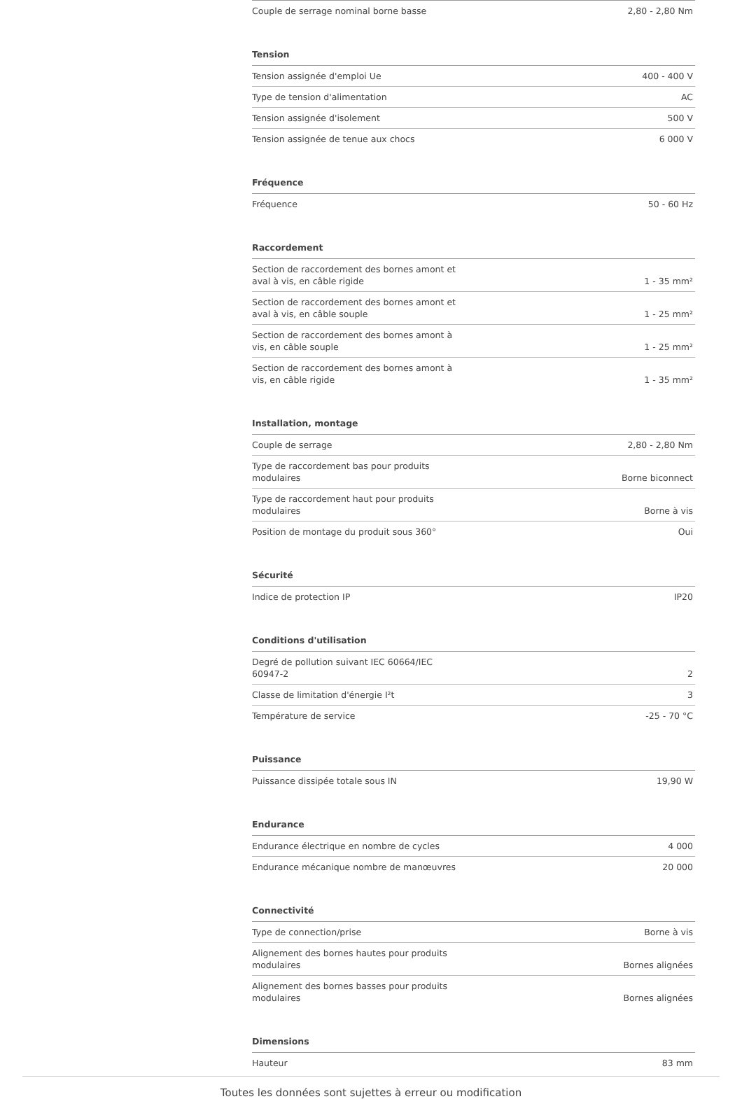| Couple de serrage nominal borne basse | 2,80 - 2,80 Nm |
Tension
| Tension assignée d'emploi Ue | 400 - 400 V |
| Type de tension d'alimentation | AC |
| Tension assignée d'isolement | 500 V |
| Tension assignée de tenue aux chocs | 6 000 V |
Fréquence
| Fréquence | 50 - 60 Hz |
Raccordement
| Section de raccordement des bornes amont et aval à vis, en câble rigide | 1 - 35 mm² |
| Section de raccordement des bornes amont et aval à vis, en câble souple | 1 - 25 mm² |
| Section de raccordement des bornes amont à vis, en câble souple | 1 - 25 mm² |
| Section de raccordement des bornes amont à vis, en câble rigide | 1 - 35 mm² |
Installation, montage
| Couple de serrage | 2,80 - 2,80 Nm |
| Type de raccordement bas pour produits modulaires | Borne biconnect |
| Type de raccordement haut pour produits modulaires | Borne à vis |
| Position de montage du produit sous 360° | Oui |
Sécurité
| Indice de protection IP | IP20 |
Conditions d'utilisation
| Degré de pollution suivant IEC 60664/IEC 60947-2 | 2 |
| Classe de limitation d'énergie I²t | 3 |
| Température de service | -25 - 70 °C |
Puissance
| Puissance dissipée totale sous IN | 19,90 W |
Endurance
| Endurance électrique en nombre de cycles | 4 000 |
| Endurance mécanique nombre de manœuvres | 20 000 |
Connectivité
| Type de connection/prise | Borne à vis |
| Alignement des bornes hautes pour produits modulaires | Bornes alignées |
| Alignement des bornes basses pour produits modulaires | Bornes alignées |
Dimensions
| Hauteur | 83 mm |
Toutes les données sont sujettes à erreur ou modification